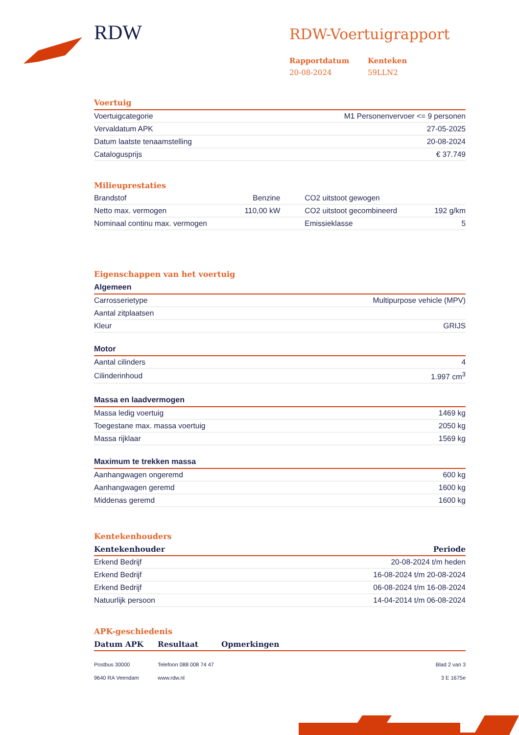RDW
RDW-Voertuigrapport
Rapportdatum
20-08-2024
Kenteken
59LLN2
Voertuig
| Voertuigcategorie | M1 Personenvervoer <= 9 personen |
| Vervaldatum APK | 27-05-2025 |
| Datum laatste tenaamstelling | 20-08-2024 |
| Catalogusprijs | € 37.749 |
Milieuprestaties
| Brandstof | Benzine | CO2 uitstoot gewogen | |
| Netto max. vermogen | 110,00 kW | CO2 uitstoot gecombineerd | 192 g/km |
| Nominaal continu max. vermogen | | Emissieklasse | 5 |
Eigenschappen van het voertuig
Algemeen
| Carrosserietype | Multipurpose vehicle (MPV) |
| Aantal zitplaatsen | |
| Kleur | GRIJS |
Motor
| Aantal cilinders | 4 |
| Cilinderinhoud | 1.997 cm<sup>3</sup> |
Massa en laadvermogen
| Massa ledig voertuig | 1469 kg |
| Toegestane max. massa voertuig | 2050 kg |
| Massa rijklaar | 1569 kg |
Maximum te trekken massa
| Aanhangwagen ongeremd | 600 kg |
| Aanhangwagen geremd | 1600 kg |
| Middenas geremd | 1600 kg |
Kentekenhouders
| Kentekenhouder | Periode |
| --- | --- |
| Erkend Bedrijf | 20-08-2024 t/m heden |
| Erkend Bedrijf | 16-08-2024 t/m 20-08-2024 |
| Erkend Bedrijf | 06-08-2024 t/m 16-08-2024 |
| Natuurlijk persoon | 14-04-2014 t/m 06-08-2024 |
APK-geschiedenis
| Datum APK | Resultaat | Opmerkingen |
| --- | --- | --- |
Postbus 30000
9640 RA Veendam
Telefoon 088 008 74 47
www.rdw.nl
Blad 2 van 3
3 E 1675e